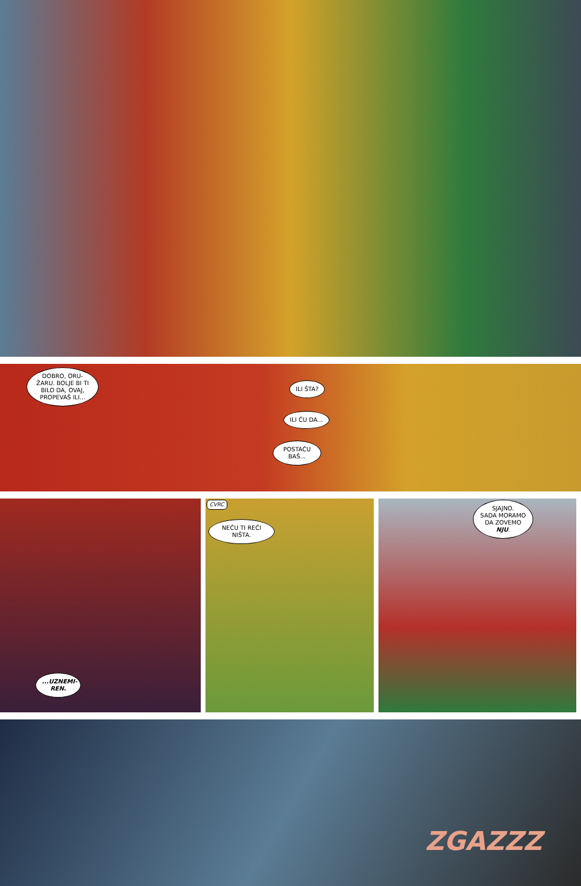DOBRO, ORU-ŽARU. BOLJE BI TI BILO DA, OVAJ, PROPEVAŠ ILI...
ILI ŠTA?
ILI ĆU DA...
POSTAĆU BAŠ...
...UZNEMI-REN.
CVRC
NEĆU TI REĆI NIŠTA.
SJAJNO.
SADA MORAMO DA ZOVEMO NJU.
ZGAZZZ